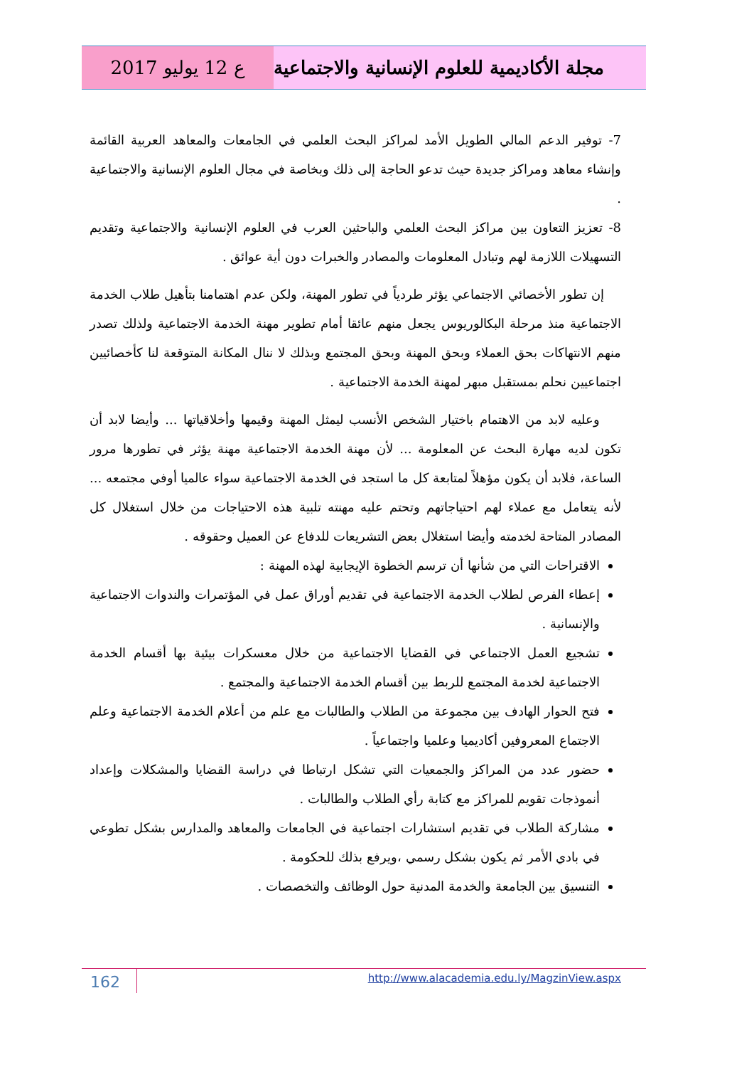ع 12 يوليو 2017 مجلة الأكاديمية للعلوم الإنسانية والاجتماعية
7- توفير الدعم المالي الطويل الأمد لمراكز البحث العلمي في الجامعات والمعاهد العربية القائمة وإنشاء معاهد ومراكز جديدة حيث تدعو الحاجة إلى ذلك وبخاصة في مجال العلوم الإنسانية والاجتماعية .
8- تعزيز التعاون بين مراكز البحث العلمي والباحثين العرب في العلوم الإنسانية والاجتماعية وتقديم التسهيلات اللازمة لهم وتبادل المعلومات والمصادر والخبرات دون أية عوائق .
إن تطور الأخصائي الاجتماعي يؤثر طردياً في تطور المهنة، ولكن عدم اهتمامنا بتأهيل طلاب الخدمة الاجتماعية منذ مرحلة البكالوريوس يجعل منهم عائقا أمام تطوير مهنة الخدمة الاجتماعية ولذلك تصدر منهم الانتهاكات بحق العملاء وبحق المهنة وبحق المجتمع وبذلك لا ننال المكانة المتوقعة لنا كأخصائيين اجتماعيين نحلم بمستقبل مبهر لمهنة الخدمة الاجتماعية .
وعليه لابد من الاهتمام باختيار الشخص الأنسب ليمثل المهنة وقيمها وأخلاقياتها ... وأيضا لابد أن تكون لديه مهارة البحث عن المعلومة ... لأن مهنة الخدمة الاجتماعية مهنة يؤثر في تطورها مرور الساعة، فلابد أن يكون مؤهلاً لمتابعة كل ما استجد في الخدمة الاجتماعية سواء عالميا أوفي مجتمعه ... لأنه يتعامل مع عملاء لهم احتياجاتهم وتحتم عليه مهنته تلبية هذه الاحتياجات من خلال استغلال كل المصادر المتاحة لخدمته وأيضا استغلال بعض التشريعات للدفاع عن العميل وحقوقه .
الاقتراحات التي من شأنها أن ترسم الخطوة الإيجابية لهذه المهنة :
إعطاء الفرص لطلاب الخدمة الاجتماعية في تقديم أوراق عمل في المؤتمرات والندوات الاجتماعية والإنسانية .
تشجيع العمل الاجتماعي في القضايا الاجتماعية من خلال معسكرات بيئية بها أقسام الخدمة الاجتماعية لخدمة المجتمع للربط بين أقسام الخدمة الاجتماعية والمجتمع .
فتح الحوار الهادف بين مجموعة من الطلاب والطالبات مع علم من أعلام الخدمة الاجتماعية وعلم الاجتماع المعروفين أكاديميا وعلميا واجتماعياً .
حضور عدد من المراكز والجمعيات التي تشكل ارتباطا في دراسة القضايا والمشكلات وإعداد أنموذجات تقويم للمراكز مع كتابة رأي الطلاب والطالبات .
مشاركة الطلاب في تقديم استشارات اجتماعية في الجامعات والمعاهد والمدارس بشكل تطوعي في بادي الأمر ثم يكون بشكل رسمي ،ويرفع بذلك للحكومة .
التنسيق بين الجامعة والخدمة المدنية حول الوظائف والتخصصات .
162
http://www.alacademia.edu.ly/MagzinView.aspx